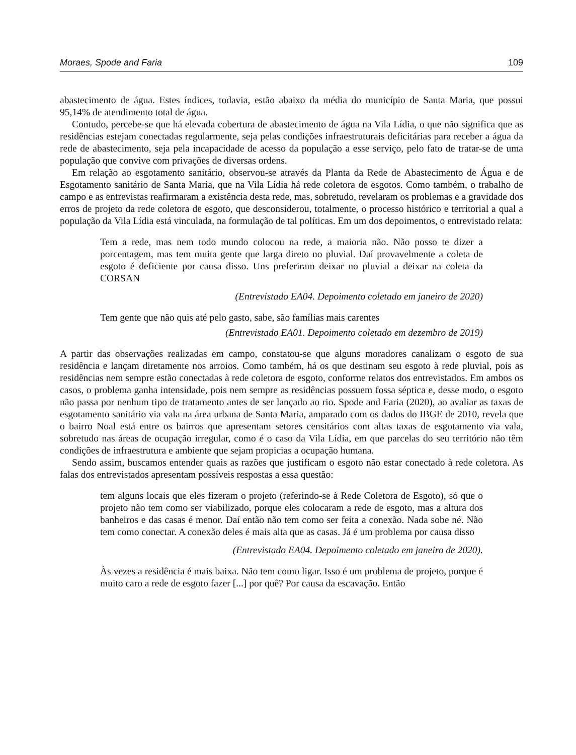Moraes, Spode and Faria 109
abastecimento de água. Estes índices, todavia, estão abaixo da média do município de Santa Maria, que possui 95,14% de atendimento total de água.
Contudo, percebe-se que há elevada cobertura de abastecimento de água na Vila Lídia, o que não significa que as residências estejam conectadas regularmente, seja pelas condições infraestruturais deficitárias para receber a água da rede de abastecimento, seja pela incapacidade de acesso da população a esse serviço, pelo fato de tratar-se de uma população que convive com privações de diversas ordens.
Em relação ao esgotamento sanitário, observou-se através da Planta da Rede de Abastecimento de Água e de Esgotamento sanitário de Santa Maria, que na Vila Lídia há rede coletora de esgotos. Como também, o trabalho de campo e as entrevistas reafirmaram a existência desta rede, mas, sobretudo, revelaram os problemas e a gravidade dos erros de projeto da rede coletora de esgoto, que desconsiderou, totalmente, o processo histórico e territorial a qual a população da Vila Lídia está vinculada, na formulação de tal políticas. Em um dos depoimentos, o entrevistado relata:
Tem a rede, mas nem todo mundo colocou na rede, a maioria não. Não posso te dizer a porcentagem, mas tem muita gente que larga direto no pluvial. Daí provavelmente a coleta de esgoto é deficiente por causa disso. Uns preferiram deixar no pluvial a deixar na coleta da CORSAN
(Entrevistado EA04. Depoimento coletado em janeiro de 2020)
Tem gente que não quis até pelo gasto, sabe, são famílias mais carentes
(Entrevistado EA01. Depoimento coletado em dezembro de 2019)
A partir das observações realizadas em campo, constatou-se que alguns moradores canalizam o esgoto de sua residência e lançam diretamente nos arroios. Como também, há os que destinam seu esgoto à rede pluvial, pois as residências nem sempre estão conectadas à rede coletora de esgoto, conforme relatos dos entrevistados. Em ambos os casos, o problema ganha intensidade, pois nem sempre as residências possuem fossa séptica e, desse modo, o esgoto não passa por nenhum tipo de tratamento antes de ser lançado ao rio. Spode and Faria (2020), ao avaliar as taxas de esgotamento sanitário via vala na área urbana de Santa Maria, amparado com os dados do IBGE de 2010, revela que o bairro Noal está entre os bairros que apresentam setores censitários com altas taxas de esgotamento via vala, sobretudo nas áreas de ocupação irregular, como é o caso da Vila Lídia, em que parcelas do seu território não têm condições de infraestrutura e ambiente que sejam propicias a ocupação humana.
Sendo assim, buscamos entender quais as razões que justificam o esgoto não estar conectado à rede coletora. As falas dos entrevistados apresentam possíveis respostas a essa questão:
tem alguns locais que eles fizeram o projeto (referindo-se à Rede Coletora de Esgoto), só que o projeto não tem como ser viabilizado, porque eles colocaram a rede de esgoto, mas a altura dos banheiros e das casas é menor. Daí então não tem como ser feita a conexão. Nada sobe né. Não tem como conectar. A conexão deles é mais alta que as casas. Já é um problema por causa disso
(Entrevistado EA04. Depoimento coletado em janeiro de 2020).
Às vezes a residência é mais baixa. Não tem como ligar. Isso é um problema de projeto, porque é muito caro a rede de esgoto fazer [...] por quê? Por causa da escavação. Então